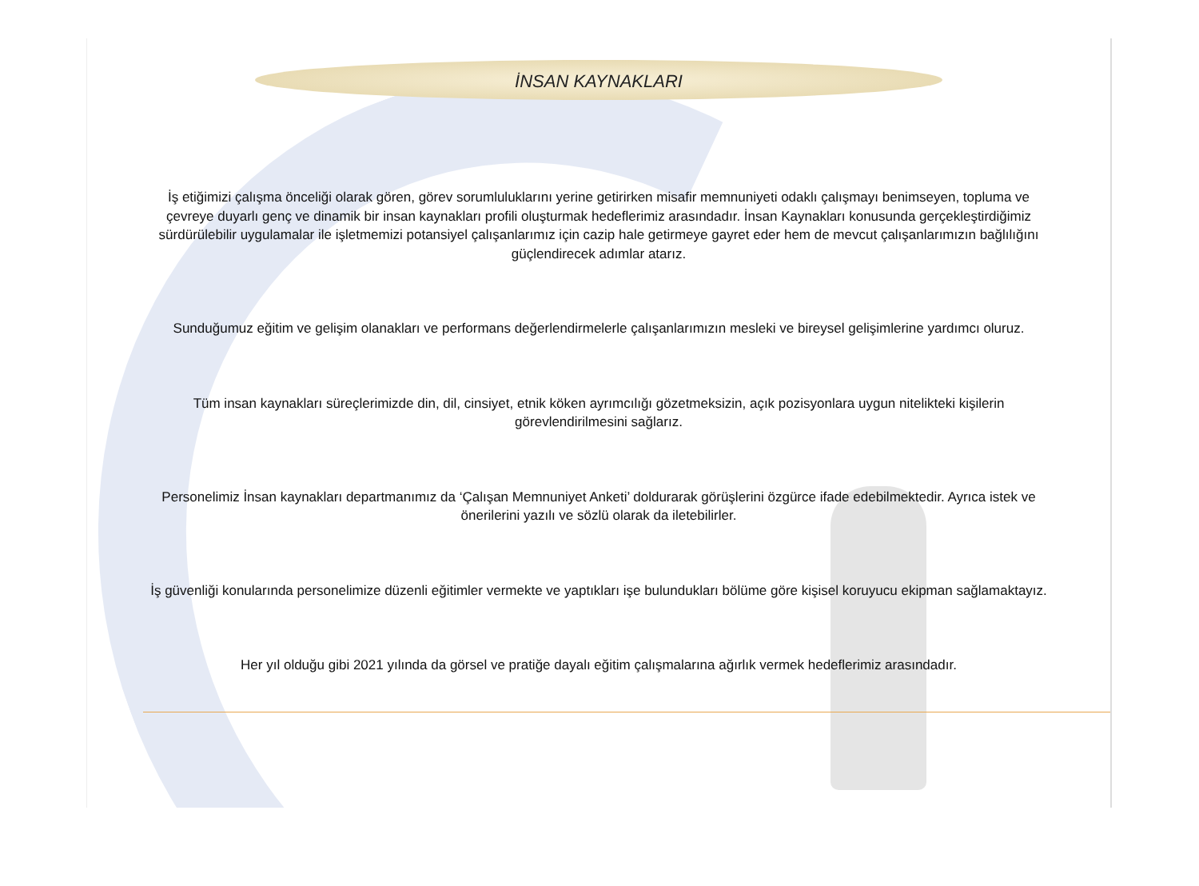İNSAN KAYNAKLARI
İş etiğimizi çalışma önceliği olarak gören, görev sorumluluklarını yerine getirirken misafir memnuniyeti odaklı çalışmayı benimseyen, topluma ve çevreye duyarlı genç ve dinamik bir insan kaynakları profili oluşturmak hedeflerimiz arasındadır. İnsan Kaynakları konusunda gerçekleştirdiğimiz sürdürülebilir uygulamalar ile işletmemizi potansiyel çalışanlarımız için cazip hale getirmeye gayret eder hem de mevcut çalışanlarımızın bağlılığını güçlendirecek adımlar atarız.
Sunduğumuz eğitim ve gelişim olanakları ve performans değerlendirmelerle çalışanlarımızın mesleki ve bireysel gelişimlerine yardımcı oluruz.
Tüm insan kaynakları süreçlerimizde din, dil, cinsiyet, etnik köken ayrımcılığı gözetmeksizin, açık pozisyonlara uygun nitelikteki kişilerin görevlendirilmesini sağlarız.
Personelimiz İnsan kaynakları departmanımız da ‘Çalışan Memnuniyet Anketi’ doldurarak görüşlerini özgürce ifade edebilmektedir. Ayrıca istek ve önerilerini yazılı ve sözlü olarak da iletebilirler.
İş güvenliği konularında personelimize düzenli eğitimler vermekte ve yaptıkları işe bulundukları bölüme göre kişisel koruyucu ekipman sağlamaktayız.
Her yıl olduğu gibi 2021 yılında da görsel ve pratiğe dayalı eğitim çalışmalarına ağırlık vermek hedeflerimiz arasındadır.